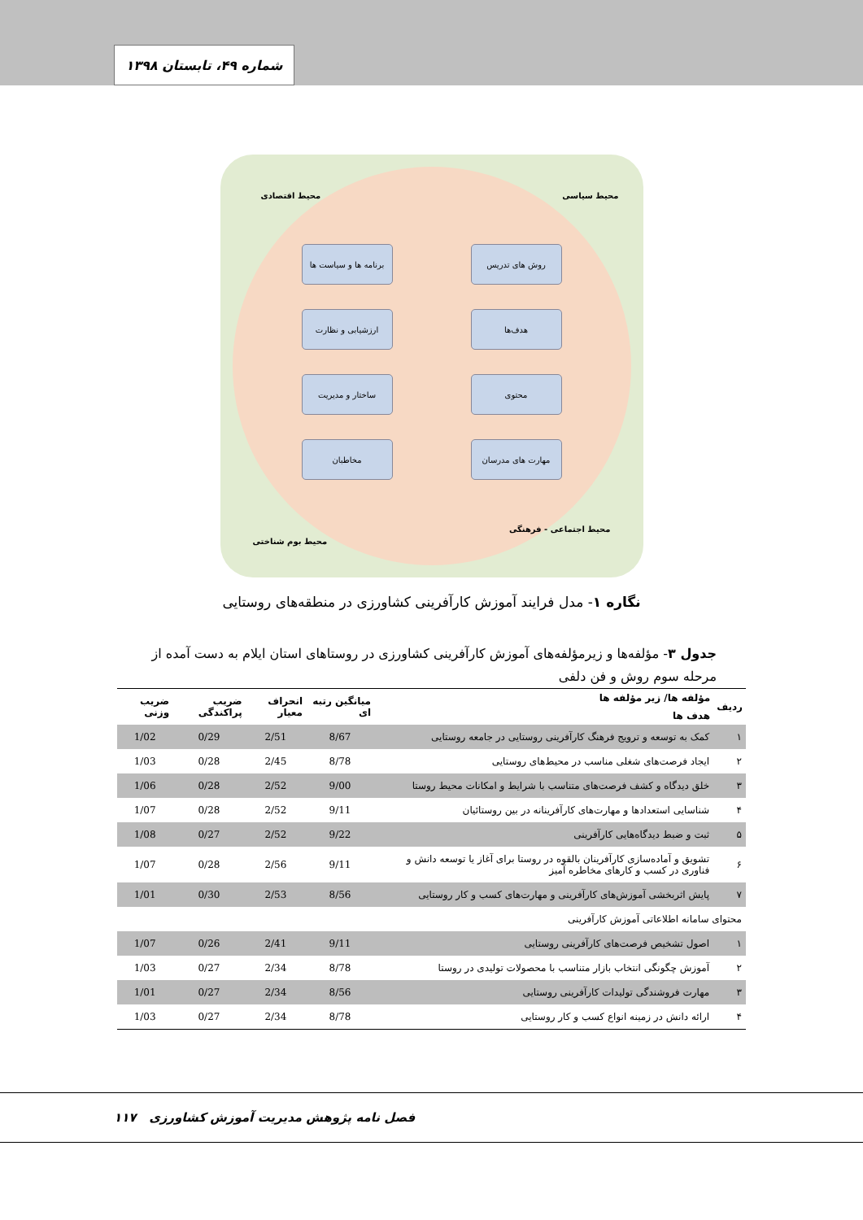شماره ۴۹، تابستان ۱۳۹۸
محیط سیاسی محیط اقتصادی
روش های تدریس
برنامه ها و سیاست ها
هدف‌ها ارزشیابی و نظارت
محتوی ساختار و مدیریت
مهارت های مدرسان مخاطبان
محیط اجتماعی - فرهنگی
محیط بوم شناختی
نگاره ۱- مدل فرایند آموزش کارآفرینی کشاورزی در منطقه‌های روستایی
جدول ۳- مؤلفه‌ها و زیرمؤلفه‌های آموزش کارآفرینی کشاورزی در روستاهای استان ایلام به دست آمده از مرحله سوم روش و فن دلفی
| ردیف | مؤلفه ها/ زیر مؤلفه ها | میانگین رتبه ای | انحراف معیار | ضریب پراکندگی | ضریب وزنی |
| --- | --- | --- | --- | --- | --- |
| | هدف ها | | | | |
| ۱ | کمک به توسعه و ترویج فرهنگ کارآفرینی روستایی در جامعه روستایی | 8/67 | 2/51 | 0/29 | 1/02 |
| ۲ | ایجاد فرصت‌های شغلی مناسب در محیط‌های روستایی | 8/78 | 2/45 | 0/28 | 1/03 |
| ۳ | خلق دیدگاه و کشف فرصت‌های متناسب با شرایط و امکانات محیط روستا | 9/00 | 2/52 | 0/28 | 1/06 |
| ۴ | شناسایی استعدادها و مهارت‌های کارآفرینانه در بین روستائیان | 9/11 | 2/52 | 0/28 | 1/07 |
| ۵ | ثبت و ضبط دیدگاه‌هایی کارآفرینی | 9/22 | 2/52 | 0/27 | 1/08 |
| ۶ | تشویق و آماده‌سازی کارآفرینان بالقوه در روستا برای آغاز یا توسعه دانش و فناوری در کسب و کارهای مخاطره آمیز | 9/11 | 2/56 | 0/28 | 1/07 |
| ۷ | پایش اثربخشی آموزش‌های کارآفرینی و مهارت‌های کسب و کار روستایی | 8/56 | 2/53 | 0/30 | 1/01 |
| محتوای سامانه اطلاعاتی آموزش کارآفرینی | | | | | |
| ۱ | اصول تشخیص فرصت‌های کارآفرینی روستایی | 9/11 | 2/41 | 0/26 | 1/07 |
| ۲ | آموزش چگونگی انتخاب بازار متناسب با محصولات تولیدی در روستا | 8/78 | 2/34 | 0/27 | 1/03 |
| ۳ | مهارت فروشندگی تولیدات کارآفرینی روستایی | 8/56 | 2/34 | 0/27 | 1/01 |
| ۴ | ارائه دانش در زمینه انواع کسب و کار روستایی | 8/78 | 2/34 | 0/27 | 1/03 |
۱۱۷ فصل نامه پژوهش مدیریت آموزش کشاورزی